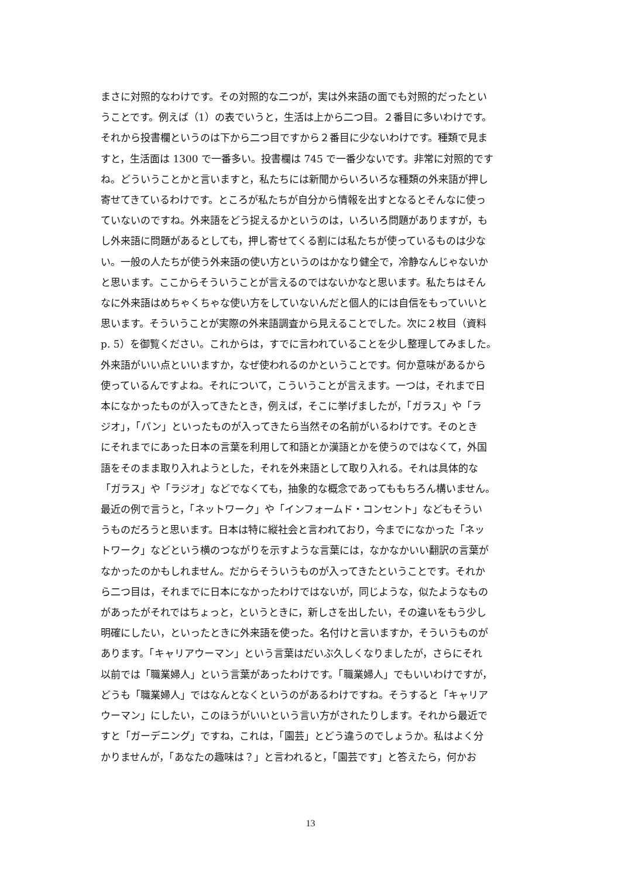まさに対照的なわけです。その対照的な二つが，実は外来語の面でも対照的だったとい
うことです。例えば（1）の表でいうと，生活は上から二つ目。２番目に多いわけです。
それから投書欄というのは下から二つ目ですから２番目に少ないわけです。種類で見ま
すと，生活面は 1300 で一番多い。投書欄は 745 で一番少ないです。非常に対照的です
ね。どういうことかと言いますと，私たちには新聞からいろいろな種類の外来語が押し
寄せてきているわけです。ところが私たちが自分から情報を出すとなるとそんなに使っ
ていないのですね。外来語をどう捉えるかというのは，いろいろ問題がありますが，も
し外来語に問題があるとしても，押し寄せてくる割には私たちが使っているものは少な
い。一般の人たちが使う外来語の使い方というのはかなり健全で，冷静なんじゃないか
と思います。ここからそういうことが言えるのではないかなと思います。私たちはそん
なに外来語はめちゃくちゃな使い方をしていないんだと個人的には自信をもっていいと
思います。そういうことが実際の外来語調査から見えることでした。次に２枚目（資料
p. 5）を御覧ください。これからは，すでに言われていることを少し整理してみました。
外来語がいい点といいますか，なぜ使われるのかということです。何か意味があるから
使っているんですよね。それについて，こういうことが言えます。一つは，それまで日
本になかったものが入ってきたとき，例えば，そこに挙げましたが，「ガラス」や「ラ
ジオ」，「パン」といったものが入ってきたら当然その名前がいるわけです。そのとき
にそれまでにあった日本の言葉を利用して和語とか漢語とかを使うのではなくて，外国
語をそのまま取り入れようとした，それを外来語として取り入れる。それは具体的な
「ガラス」や「ラジオ」などでなくても，抽象的な概念であってももちろん構いません。
最近の例で言うと，「ネットワーク」や「インフォームド・コンセント」などもそうい
うものだろうと思います。日本は特に縦社会と言われており，今までになかった「ネッ
トワーク」などという横のつながりを示すような言葉には，なかなかいい翻訳の言葉が
なかったのかもしれません。だからそういうものが入ってきたということです。それか
ら二つ目は，それまでに日本になかったわけではないが，同じような，似たようなもの
があったがそれではちょっと，というときに，新しさを出したい，その違いをもう少し
明確にしたい，といったときに外来語を使った。名付けと言いますか，そういうものが
あります。「キャリアウーマン」という言葉はだいぶ久しくなりましたが，さらにそれ
以前では「職業婦人」という言葉があったわけです。「職業婦人」でもいいわけですが，
どうも「職業婦人」ではなんとなくというのがあるわけですね。そうすると「キャリア
ウーマン」にしたい，このほうがいいという言い方がされたりします。それから最近で
すと「ガーデニング」ですね，これは，「園芸」とどう違うのでしょうか。私はよく分
かりませんが，「あなたの趣味は？」と言われると，「園芸です」と答えたら，何かお
13